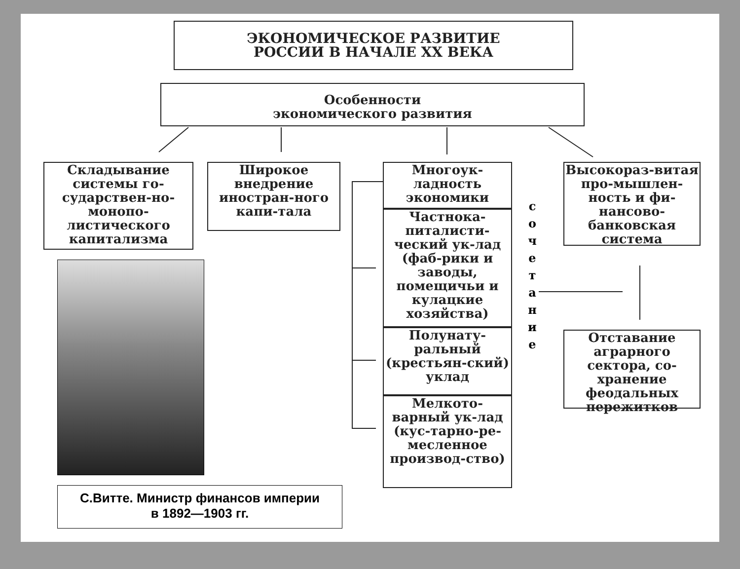ЭКОНОМИЧЕСКОЕ РАЗВИТИЕ
РОССИИ В НАЧАЛЕ XX ВЕКА
Особенности
экономического развития
Складывание системы го-сударствен-но-монопо-листического капитализма
Широкое внедрение иностран-ного капи-тала
Многоук-ладность экономики
Частнока-питалисти-ческий ук-лад (фаб-рики и заводы, помещичьи и кулацкие хозяйства)
Полунату-ральный (крестьян-ский) уклад
Мелкото-варный ук-лад (кус-тарно-ре-месленное производ-ство)
с о ч е т а н и е
Высокораз-витая про-мышлен-ность и фи-нансово-банковская система
Отставание аграрного сектора, со-хранение феодальных пережитков
С.Витте. Министр финансов империи
в 1892—1903 гг.